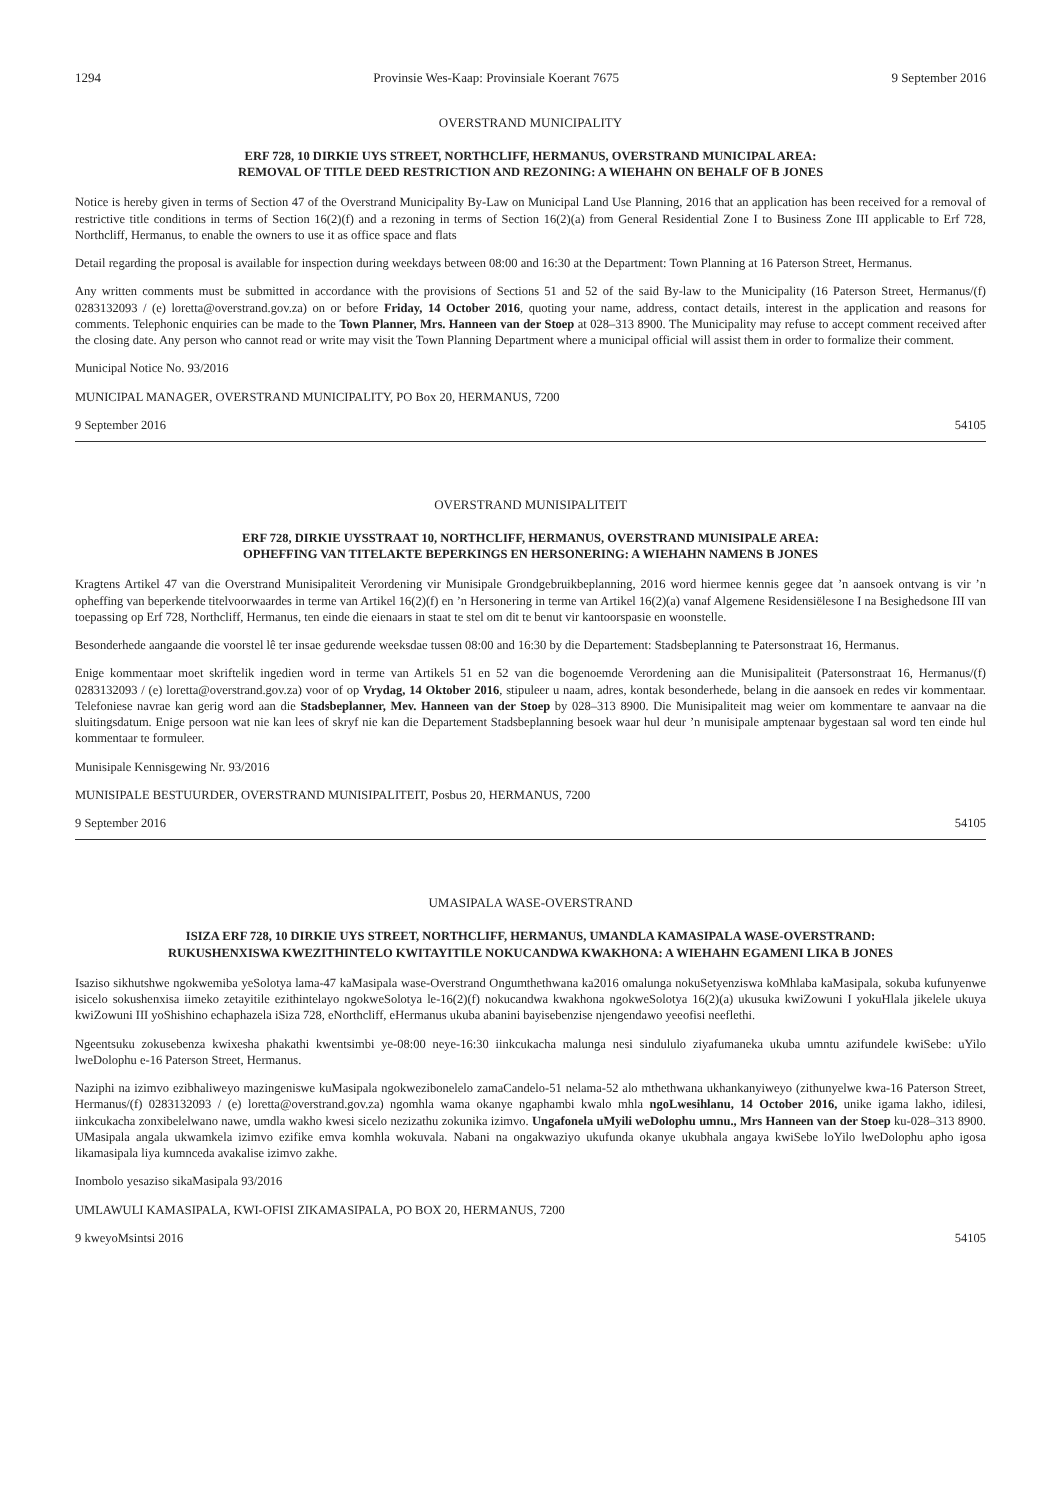1294 Provinsie Wes-Kaap: Provinsiale Koerant 7675 9 September 2016
OVERSTRAND MUNICIPALITY
ERF 728, 10 DIRKIE UYS STREET, NORTHCLIFF, HERMANUS, OVERSTRAND MUNICIPAL AREA:
REMOVAL OF TITLE DEED RESTRICTION AND REZONING: A WIEHAHN ON BEHALF OF B JONES
Notice is hereby given in terms of Section 47 of the Overstrand Municipality By-Law on Municipal Land Use Planning, 2016 that an application has been received for a removal of restrictive title conditions in terms of Section 16(2)(f) and a rezoning in terms of Section 16(2)(a) from General Residential Zone I to Business Zone III applicable to Erf 728, Northcliff, Hermanus, to enable the owners to use it as office space and flats
Detail regarding the proposal is available for inspection during weekdays between 08:00 and 16:30 at the Department: Town Planning at 16 Paterson Street, Hermanus.
Any written comments must be submitted in accordance with the provisions of Sections 51 and 52 of the said By-law to the Municipality (16 Paterson Street, Hermanus/(f) 0283132093 / (e) loretta@overstrand.gov.za) on or before Friday, 14 October 2016, quoting your name, address, contact details, interest in the application and reasons for comments. Telephonic enquiries can be made to the Town Planner, Mrs. Hanneen van der Stoep at 028–313 8900. The Municipality may refuse to accept comment received after the closing date. Any person who cannot read or write may visit the Town Planning Department where a municipal official will assist them in order to formalize their comment.
Municipal Notice No. 93/2016
MUNICIPAL MANAGER, OVERSTRAND MUNICIPALITY, PO Box 20, HERMANUS, 7200
9 September 2016 54105
OVERSTRAND MUNISIPALITEIT
ERF 728, DIRKIE UYSSTRAAT 10, NORTHCLIFF, HERMANUS, OVERSTRAND MUNISIPALE AREA:
OPHEFFING VAN TITELAKTE BEPERKINGS EN HERSONERING: A WIEHAHN NAMENS B JONES
Kragtens Artikel 47 van die Overstrand Munisipaliteit Verordening vir Munisipale Grondgebruikbeplanning, 2016 word hiermee kennis gegee dat ’n aansoek ontvang is vir ’n opheffing van beperkende titelvoorwaardes in terme van Artikel 16(2)(f) en ’n Hersonering in terme van Artikel 16(2)(a) vanaf Algemene Residensiëlesone I na Besighedsone III van toepassing op Erf 728, Northcliff, Hermanus, ten einde die eienaars in staat te stel om dit te benut vir kantoorspasie en woonstelle.
Besonderhede aangaande die voorstel lê ter insae gedurende weeksdae tussen 08:00 and 16:30 by die Departement: Stadsbeplanning te Patersonstraat 16, Hermanus.
Enige kommentaar moet skriftelik ingedien word in terme van Artikels 51 en 52 van die bogenoemde Verordening aan die Munisipaliteit (Patersonstraat 16, Hermanus/(f) 0283132093 / (e) loretta@overstrand.gov.za) voor of op Vrydag, 14 Oktober 2016, stipuleer u naam, adres, kontak besonderhede, belang in die aansoek en redes vir kommentaar. Telefoniese navrae kan gerig word aan die Stadsbeplanner, Mev. Hanneen van der Stoep by 028–313 8900. Die Munisipaliteit mag weier om kommentare te aanvaar na die sluitingsdatum. Enige persoon wat nie kan lees of skryf nie kan die Departement Stadsbeplanning besoek waar hul deur ’n munisipale amptenaar bygestaan sal word ten einde hul kommentaar te formuleer.
Munisipale Kennisgewing Nr. 93/2016
MUNISIPALE BESTUURDER, OVERSTRAND MUNISIPALITEIT, Posbus 20, HERMANUS, 7200
9 September 2016 54105
UMASIPALA WASE-OVERSTRAND
ISIZA ERF 728, 10 DIRKIE UYS STREET, NORTHCLIFF, HERMANUS, UMANDLA KAMASIPALA WASE-OVERSTRAND:
RUKUSHENXISWA KWEZITHINTELO KWITAYITILE NOKUCANDWA KWAKHONA: A WIEHAHN EGAMENI LIKA B JONES
Isaziso sikhutshwe ngokwemiba yeSolotya lama-47 kaMasipala wase-Overstrand Ongumthethwana ka2016 omalunga nokuSetyenziswa koMhlaba kaMasipala, sokuba kufunyenwe isicelo sokushenxisa iimeko zetayitile ezithintelayo ngokweSolotya le-16(2)(f) nokucandwa kwakhona ngokweSolotya 16(2)(a) ukusuka kwiZowuni I yokuHlala jikelele ukuya kwiZowuni III yoShishino echaphazela iSiza 728, eNorthcliff, eHermanus ukuba abanini bayisebenzise njengendawo yeeofisi neeflethi.
Ngeentsuku zokusebenza kwixesha phakathi kwentsimbi ye-08:00 neye-16:30 iinkcukacha malunga nesi sindululo ziyafumaneka ukuba umntu azifundele kwiSebe: uYilo lweDolophu e-16 Paterson Street, Hermanus.
Naziphi na izimvo ezibhaliweyo mazingeniswe kuMasipala ngokwezibonelelo zamaCandelo-51 nelama-52 alo mthethwana ukhankanyiweyo (zithunyelwe kwa-16 Paterson Street, Hermanus/(f) 0283132093 / (e) loretta@overstrand.gov.za) ngomhla wama okanye ngaphambi kwalo mhla ngoLwesihlanu, 14 October 2016, unike igama lakho, idilesi, iinkcukacha zonxibelelwano nawe, umdla wakho kwesi sicelo nezizathu zokunika izimvo. Ungafonela uMyili weDolophu umnu., Mrs Hanneen van der Stoep ku-028–313 8900. UMasipala angala ukwamkela izimvo ezifike emva komhla wokuvala. Nabani na ongakwaziyo ukufunda okanye ukubhala angaya kwiSebe loYilo lweDolophu apho igosa likamasipala liya kumnceda avakalise izimvo zakhe.
Inombolo yesaziso sikaMasipala 93/2016
UMLAWULI KAMASIPALA, KWI-OFISI ZIKAMASIPALA, PO BOX 20, HERMANUS, 7200
9 kweyoMsintsi 2016 54105